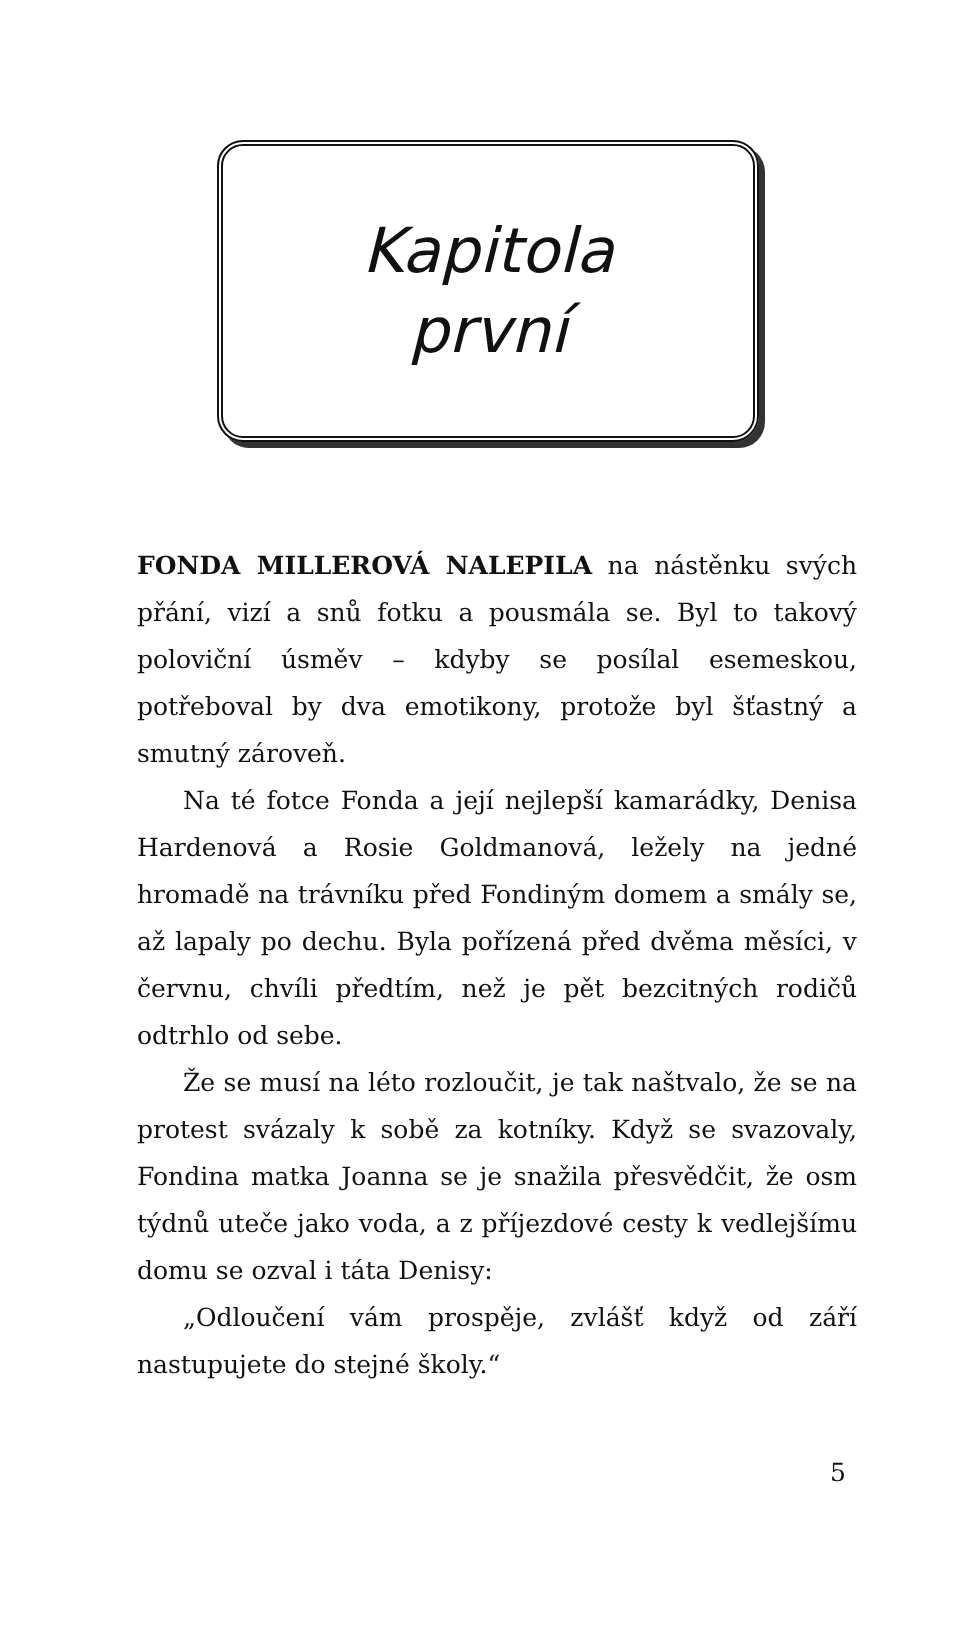Kapitola
první
FONDA MILLEROVÁ NALEPILA na nástěnku svých přání, vizí a snů fotku a pousmála se. Byl to takový poloviční úsměv – kdyby se posílal esemeskou, potřeboval by dva emotikony, protože byl šťastný a smutný zároveň.
Na té fotce Fonda a její nejlepší kamarádky, Denisa Hardenová a Rosie Goldmanová, ležely na jedné hromadě na trávníku před Fondiným domem a smály se, až lapaly po dechu. Byla pořízená před dvěma měsíci, v červnu, chvíli předtím, než je pět bezcitných rodičů odtrhlo od sebe.
Že se musí na léto rozloučit, je tak naštvalo, že se na protest svázaly k sobě za kotníky. Když se svazovaly, Fondina matka Joanna se je snažila přesvědčit, že osm týdnů uteče jako voda, a z příjezdové cesty k vedlejšímu domu se ozval i táta Denisy:
„Odloučení vám prospěje, zvlášť když od září nastupujete do stejné školy.“
5